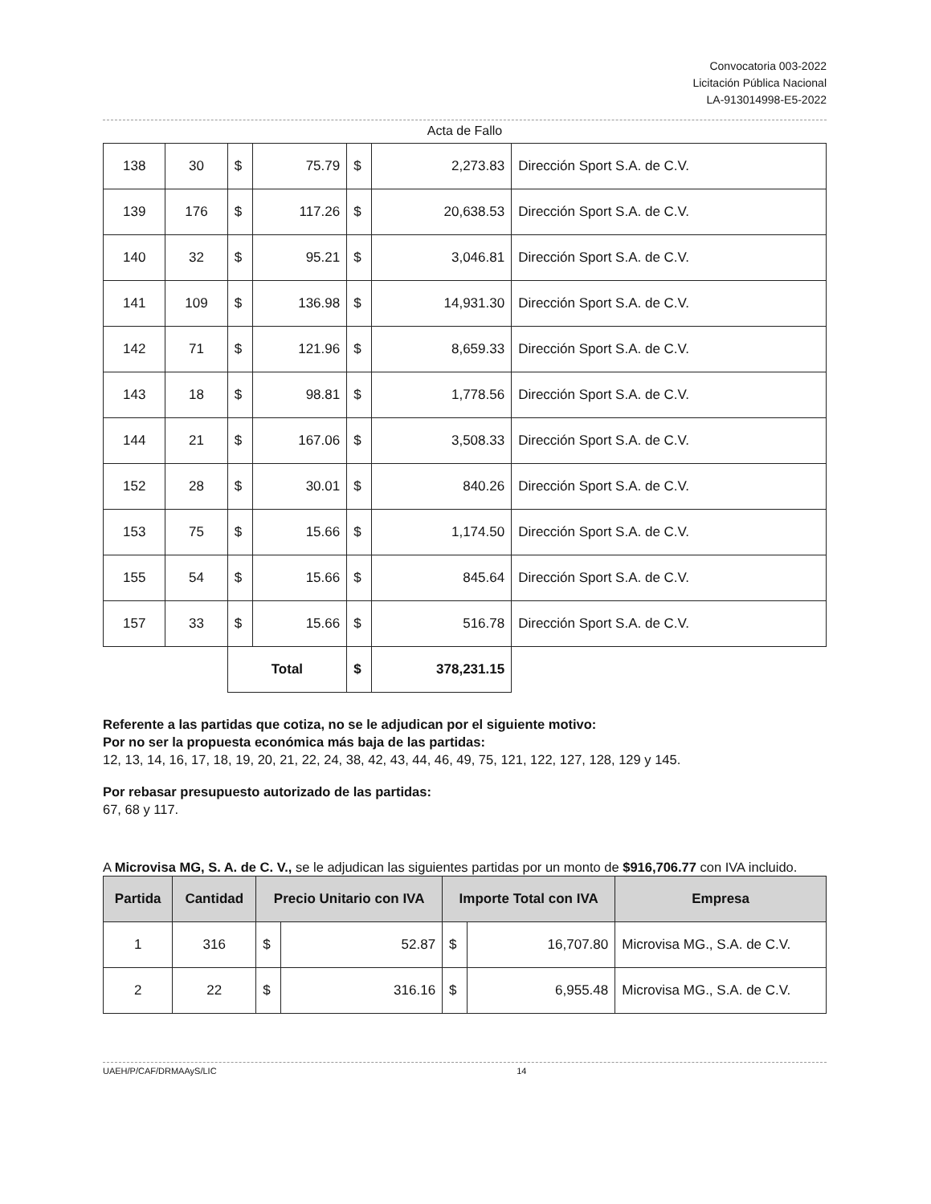Convocatoria 003-2022
Licitación Pública Nacional
LA-913014998-E5-2022
Acta de Fallo
| 138 | 30 | $ | 75.79 | $ | 2,273.83 | Dirección Sport S.A. de C.V. |
| 139 | 176 | $ | 117.26 | $ | 20,638.53 | Dirección Sport S.A. de C.V. |
| 140 | 32 | $ | 95.21 | $ | 3,046.81 | Dirección Sport S.A. de C.V. |
| 141 | 109 | $ | 136.98 | $ | 14,931.30 | Dirección Sport S.A. de C.V. |
| 142 | 71 | $ | 121.96 | $ | 8,659.33 | Dirección Sport S.A. de C.V. |
| 143 | 18 | $ | 98.81 | $ | 1,778.56 | Dirección Sport S.A. de C.V. |
| 144 | 21 | $ | 167.06 | $ | 3,508.33 | Dirección Sport S.A. de C.V. |
| 152 | 28 | $ | 30.01 | $ | 840.26 | Dirección Sport S.A. de C.V. |
| 153 | 75 | $ | 15.66 | $ | 1,174.50 | Dirección Sport S.A. de C.V. |
| 155 | 54 | $ | 15.66 | $ | 845.64 | Dirección Sport S.A. de C.V. |
| 157 | 33 | $ | 15.66 | $ | 516.78 | Dirección Sport S.A. de C.V. |
| | | Total | | $ | 378,231.15 | |
Referente a las partidas que cotiza, no se le adjudican por el siguiente motivo:
Por no ser la propuesta económica más baja de las partidas:
12, 13, 14, 16, 17, 18, 19, 20, 21, 22, 24, 38, 42, 43, 44, 46, 49, 75, 121, 122, 127, 128, 129 y 145.
Por rebasar presupuesto autorizado de las partidas:
67, 68 y 117.
A Microvisa MG, S. A. de C. V., se le adjudican las siguientes partidas por un monto de $916,706.77 con IVA incluido.
| Partida | Cantidad | Precio Unitario con IVA | | Importe Total con IVA | | Empresa |
| --- | --- | --- | --- | --- | --- | --- |
| 1 | 316 | $ | 52.87 | $ | 16,707.80 | Microvisa MG., S.A. de C.V. |
| 2 | 22 | $ | 316.16 | $ | 6,955.48 | Microvisa MG., S.A. de C.V. |
UAEH/P/CAF/DRMAAyS/LIC 14